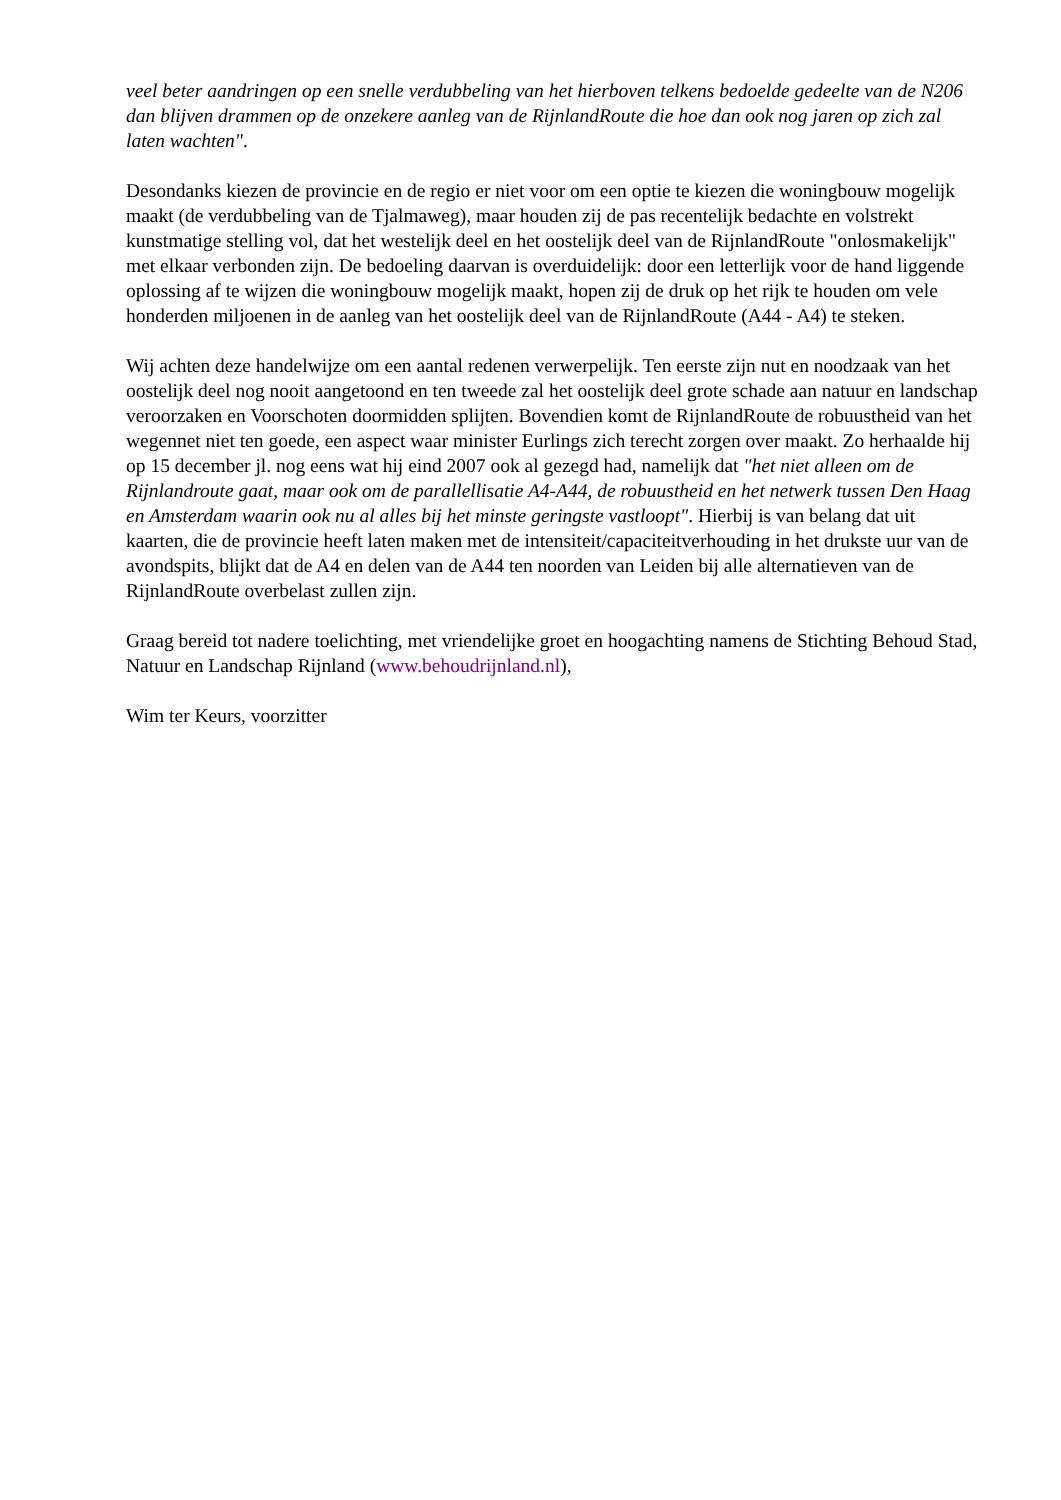veel beter aandringen op een snelle verdubbeling van het hierboven telkens bedoelde gedeelte van de N206 dan blijven drammen op de onzekere aanleg van de RijnlandRoute die hoe dan ook nog jaren op zich zal laten wachten".
Desondanks kiezen de provincie en de regio er niet voor om een optie te kiezen die woningbouw mogelijk maakt (de verdubbeling van de Tjalmaweg), maar houden zij de pas recentelijk bedachte en volstrekt kunstmatige stelling vol, dat het westelijk deel en het oostelijk deel van de RijnlandRoute "onlosmakelijk" met elkaar verbonden zijn. De bedoeling daarvan is overduidelijk: door een letterlijk voor de hand liggende oplossing af te wijzen die woningbouw mogelijk maakt, hopen zij de druk op het rijk te houden om vele honderden miljoenen in de aanleg van het oostelijk deel van de RijnlandRoute (A44 - A4) te steken.
Wij achten deze handelwijze om een aantal redenen verwerpelijk. Ten eerste zijn nut en noodzaak van het oostelijk deel nog nooit aangetoond en ten tweede zal het oostelijk deel grote schade aan natuur en landschap veroorzaken en Voorschoten doormidden splijten. Bovendien komt de RijnlandRoute de robuustheid van het wegennet niet ten goede, een aspect waar minister Eurlings zich terecht zorgen over maakt. Zo herhaalde hij op 15 december jl. nog eens wat hij eind 2007 ook al gezegd had, namelijk dat "het niet alleen om de Rijnlandroute gaat, maar ook om de parallellisatie A4-A44, de robuustheid en het netwerk tussen Den Haag en Amsterdam waarin ook nu al alles bij het minste geringste vastloopt". Hierbij is van belang dat uit kaarten, die de provincie heeft laten maken met de intensiteit/capaciteitverhouding in het drukste uur van de avondspits, blijkt dat de A4 en delen van de A44 ten noorden van Leiden bij alle alternatieven van de RijnlandRoute overbelast zullen zijn.
Graag bereid tot nadere toelichting, met vriendelijke groet en hoogachting namens de Stichting Behoud Stad, Natuur en Landschap Rijnland (www.behoudrijnland.nl),
Wim ter Keurs, voorzitter